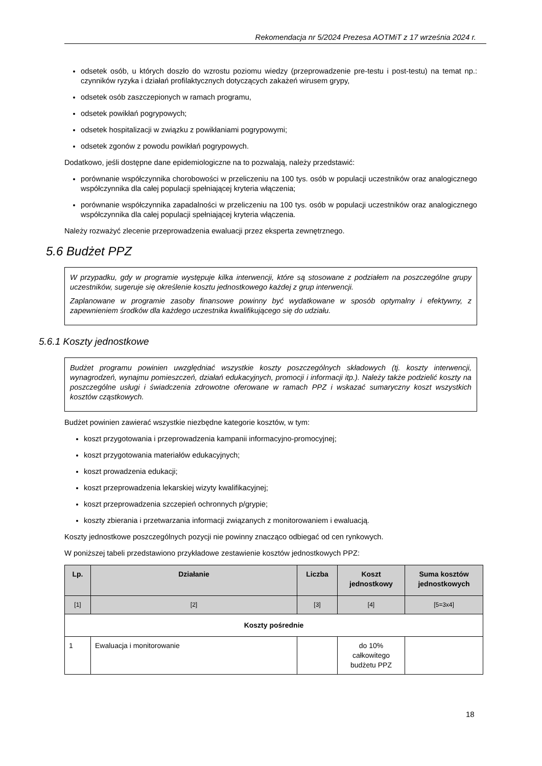Rekomendacja nr 5/2024 Prezesa AOTMiT z 17 września 2024 r.
odsetek osób, u których doszło do wzrostu poziomu wiedzy (przeprowadzenie pre-testu i post-testu) na temat np.: czynników ryzyka i działań profilaktycznych dotyczących zakażeń wirusem grypy,
odsetek osób zaszczepionych w ramach programu,
odsetek powikłań pogrypowych;
odsetek hospitalizacji w związku z powikłaniami pogrypowymi;
odsetek zgonów z powodu powikłań pogrypowych.
Dodatkowo, jeśli dostępne dane epidemiologiczne na to pozwalają, należy przedstawić:
porównanie współczynnika chorobowości w przeliczeniu na 100 tys. osób w populacji uczestników oraz analogicznego współczynnika dla całej populacji spełniającej kryteria włączenia;
porównanie współczynnika zapadalności w przeliczeniu na 100 tys. osób w populacji uczestników oraz analogicznego współczynnika dla całej populacji spełniającej kryteria włączenia.
Należy rozważyć zlecenie przeprowadzenia ewaluacji przez eksperta zewnętrznego.
5.6 Budżet PPZ
W przypadku, gdy w programie występuje kilka interwencji, które są stosowane z podziałem na poszczególne grupy uczestników, sugeruje się określenie kosztu jednostkowego każdej z grup interwencji.
Zaplanowane w programie zasoby finansowe powinny być wydatkowane w sposób optymalny i efektywny, z zapewnieniem środków dla każdego uczestnika kwalifikującego się do udziału.
5.6.1 Koszty jednostkowe
Budżet programu powinien uwzględniać wszystkie koszty poszczególnych składowych (tj. koszty interwencji, wynagrodzeń, wynajmu pomieszczeń, działań edukacyjnych, promocji i informacji itp.). Należy także podzielić koszty na poszczególne usługi i świadczenia zdrowotne oferowane w ramach PPZ i wskazać sumaryczny koszt wszystkich kosztów cząstkowych.
Budżet powinien zawierać wszystkie niezbędne kategorie kosztów, w tym:
koszt przygotowania i przeprowadzenia kampanii informacyjno-promocyjnej;
koszt przygotowania materiałów edukacyjnych;
koszt prowadzenia edukacji;
koszt przeprowadzenia lekarskiej wizyty kwalifikacyjnej;
koszt przeprowadzenia szczepień ochronnych p/grypie;
koszty zbierania i przetwarzania informacji związanych z monitorowaniem i ewaluacją.
Koszty jednostkowe poszczególnych pozycji nie powinny znacząco odbiegać od cen rynkowych.
W poniższej tabeli przedstawiono przykładowe zestawienie kosztów jednostkowych PPZ:
| Lp. | Działanie | Liczba | Koszt jednostkowy | Suma kosztów jednostkowych |
| --- | --- | --- | --- | --- |
| [1] | [2] | [3] | [4] | [5=3x4] |
| Koszty pośrednie | | | | |
| 1 | Ewaluacja i monitorowanie | | do 10% całkowitego budżetu PPZ | |
18